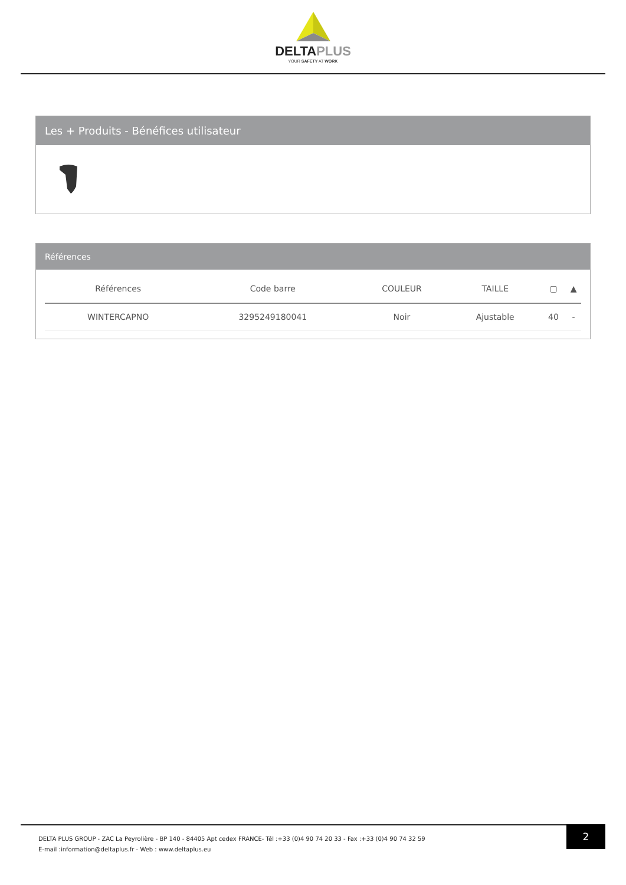DELTAPLUS
YOUR SAFETY AT WORK
Les + Produits - Bénéfices utilisateur
Références
| Références | Code barre | COULEUR | TAILLE | ▢ | ▲ |
| --- | --- | --- | --- | --- | --- |
| WINTERCAPNO | 3295249180041 | Noir | Ajustable | 40 | - |
DELTA PLUS GROUP - ZAC La Peyrolière - BP 140 - 84405 Apt cedex FRANCE- Tél :+33 (0)4 90 74 20 33 - Fax :+33 (0)4 90 74 32 59
E-mail :information@deltaplus.fr - Web : www.deltaplus.eu
2